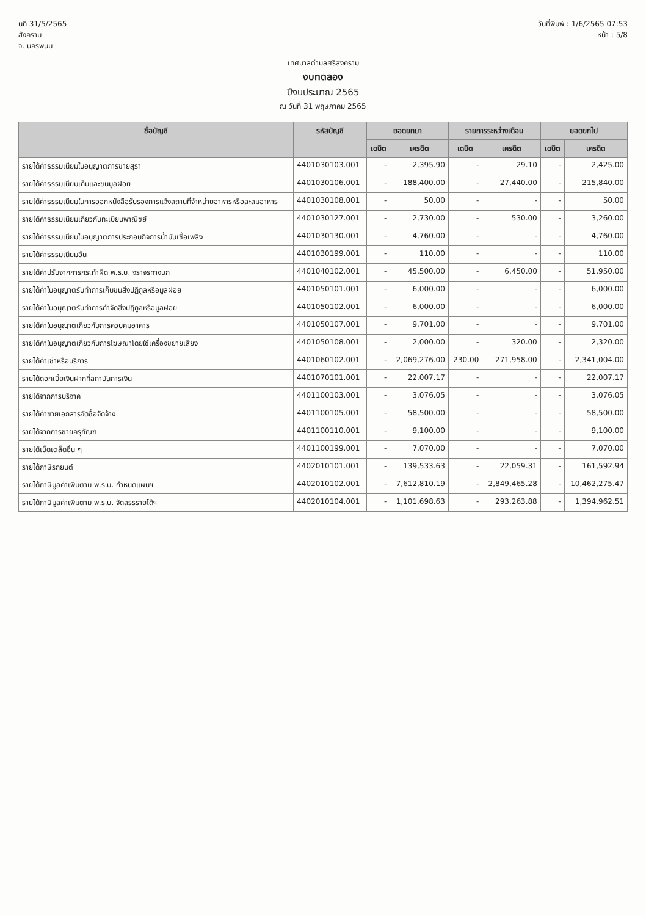นที่ 31/5/2565
สังคราม
จ. นครพนม
วันที่พิมพ์ : 1/6/2565 07:53
หน้า : 5/8
เทศบาลตำบลศรีสงคราม
งบทดลอง
ปีงบประมาณ 2565
ณ วันที่ 31 พฤษภาคม 2565
| ชื่อบัญชี | รหัสบัญชี | ยอดยกมา | | รายการระหว่างเดือน | | ยอดยกไป | |
| --- | --- | --- | --- | --- | --- | --- | --- |
| | | เดบิต | เครดิต | เดบิต | เครดิต | เดบิต | เครดิต |
| รายได้ค่าธรรมเนียมใบอนุญาตการขายสุรา | 4401030103.001 | - | 2,395.90 | - | 29.10 | - | 2,425.00 |
| รายได้ค่าธรรมเนียมเก็บและขนมูลฝอย | 4401030106.001 | - | 188,400.00 | - | 27,440.00 | - | 215,840.00 |
| รายได้ค่าธรรมเนียมในการออกหนังสือรับรองการแจ้งสถานที่จำหน่ายอาหารหรือสะสมอาหาร | 4401030108.001 | - | 50.00 | - | - | - | 50.00 |
| รายได้ค่าธรรมเนียมเกี่ยวกับทะเบียนพาณิชย์ | 4401030127.001 | - | 2,730.00 | - | 530.00 | - | 3,260.00 |
| รายได้ค่าธรรมเนียมใบอนุญาตการประกอบกิจการน้ำมันเชื้อเพลิง | 4401030130.001 | - | 4,760.00 | - | - | - | 4,760.00 |
| รายได้ค่าธรรมเนียมอื่น | 4401030199.001 | - | 110.00 | - | - | - | 110.00 |
| รายได้ค่าปรับจากการกระทำผิด พ.ร.บ. จราจรทางบก | 4401040102.001 | - | 45,500.00 | - | 6,450.00 | - | 51,950.00 |
| รายได้ค่าใบอนุญาตรับทำการเก็บขนสิ่งปฏิกูลหรือมูลฝอย | 4401050101.001 | - | 6,000.00 | - | - | - | 6,000.00 |
| รายได้ค่าใบอนุญาตรับทำการกำจัดสิ่งปฏิกูลหรือมูลฝอย | 4401050102.001 | - | 6,000.00 | - | - | - | 6,000.00 |
| รายได้ค่าใบอนุญาตเกี่ยวกับการควบคุมอาคาร | 4401050107.001 | - | 9,701.00 | - | - | - | 9,701.00 |
| รายได้ค่าใบอนุญาตเกี่ยวกับการโฆษณาโดยใช้เครื่องขยายเสียง | 4401050108.001 | - | 2,000.00 | - | 320.00 | - | 2,320.00 |
| รายได้ค่าเช่าหรือบริการ | 4401060102.001 | - | 2,069,276.00 | 230.00 | 271,958.00 | - | 2,341,004.00 |
| รายได้ดอกเบี้ยเงินฝากที่สถาบันการเงิน | 4401070101.001 | - | 22,007.17 | - | - | - | 22,007.17 |
| รายได้จากการบริจาค | 4401100103.001 | - | 3,076.05 | - | - | - | 3,076.05 |
| รายได้ค่าขายเอกสารจัดซื้อจัดจ้าง | 4401100105.001 | - | 58,500.00 | - | - | - | 58,500.00 |
| รายได้จากการขายครุภัณฑ์ | 4401100110.001 | - | 9,100.00 | - | - | - | 9,100.00 |
| รายได้เบ็ดเตล็ดอื่น ๆ | 4401100199.001 | - | 7,070.00 | - | - | - | 7,070.00 |
| รายได้ภาษีรถยนต์ | 4402010101.001 | - | 139,533.63 | - | 22,059.31 | - | 161,592.94 |
| รายได้ภาษีมูลค่าเพิ่มตาม พ.ร.บ. กำหนดแผนฯ | 4402010102.001 | - | 7,612,810.19 | - | 2,849,465.28 | - | 10,462,275.47 |
| รายได้ภาษีมูลค่าเพิ่มตาม พ.ร.บ. จัดสรรรายได้ฯ | 4402010104.001 | - | 1,101,698.63 | - | 293,263.88 | - | 1,394,962.51 |